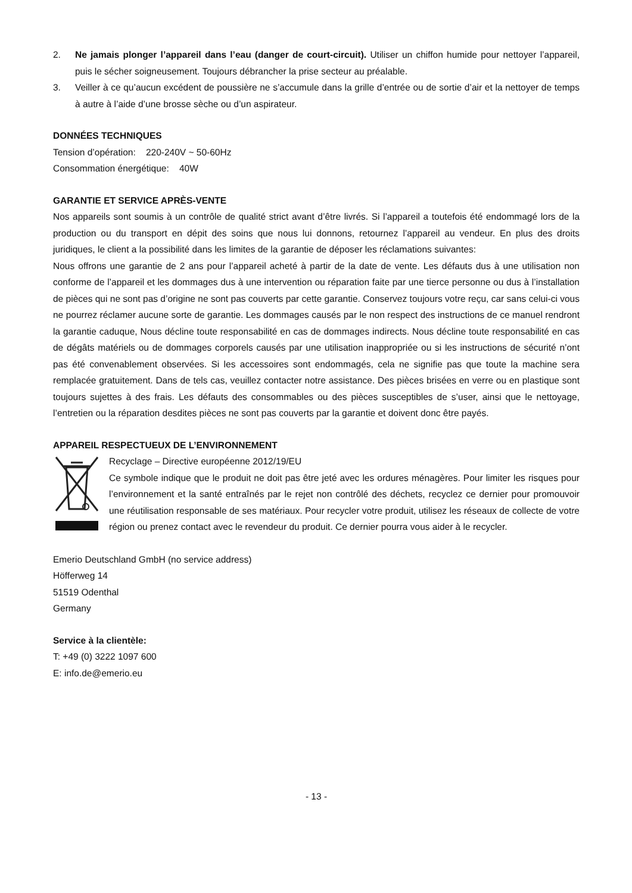2. Ne jamais plonger l’appareil dans l’eau (danger de court-circuit). Utiliser un chiffon humide pour nettoyer l’appareil, puis le sécher soigneusement. Toujours débrancher la prise secteur au préalable.
3. Veiller à ce qu’aucun excédent de poussière ne s’accumule dans la grille d’entrée ou de sortie d’air et la nettoyer de temps à autre à l’aide d’une brosse sèche ou d’un aspirateur.
DONNÉES TECHNIQUES
Tension d’opération: 220-240V ~ 50-60Hz
Consommation énergétique: 40W
GARANTIE ET SERVICE APRÈS-VENTE
Nos appareils sont soumis à un contrôle de qualité strict avant d’être livrés. Si l’appareil a toutefois été endommagé lors de la production ou du transport en dépit des soins que nous lui donnons, retournez l’appareil au vendeur. En plus des droits juridiques, le client a la possibilité dans les limites de la garantie de déposer les réclamations suivantes:
Nous offrons une garantie de 2 ans pour l’appareil acheté à partir de la date de vente. Les défauts dus à une utilisation non conforme de l’appareil et les dommages dus à une intervention ou réparation faite par une tierce personne ou dus à l’installation de pièces qui ne sont pas d’origine ne sont pas couverts par cette garantie. Conservez toujours votre reçu, car sans celui-ci vous ne pourrez réclamer aucune sorte de garantie. Les dommages causés par le non respect des instructions de ce manuel rendront la garantie caduque, Nous décline toute responsabilité en cas de dommages indirects. Nous décline toute responsabilité en cas de dégâts matériels ou de dommages corporels causés par une utilisation inappropriée ou si les instructions de sécurité n’ont pas été convenablement observées. Si les accessoires sont endommagés, cela ne signifie pas que toute la machine sera remplacée gratuitement. Dans de tels cas, veuillez contacter notre assistance. Des pièces brisées en verre ou en plastique sont toujours sujettes à des frais. Les défauts des consommables ou des pièces susceptibles de s’user, ainsi que le nettoyage, l’entretien ou la réparation desdites pièces ne sont pas couverts par la garantie et doivent donc être payés.
APPAREIL RESPECTUEUX DE L’ENVIRONNEMENT
Recyclage – Directive européenne 2012/19/EU
Ce symbole indique que le produit ne doit pas être jeté avec les ordures ménagères. Pour limiter les risques pour l’environnement et la santé entraînés par le rejet non contrôlé des déchets, recyclez ce dernier pour promouvoir une réutilisation responsable de ses matériaux. Pour recycler votre produit, utilisez les réseaux de collecte de votre région ou prenez contact avec le revendeur du produit. Ce dernier pourra vous aider à le recycler.
Emerio Deutschland GmbH (no service address)
Höfferweg 14
51519 Odenthal
Germany
Service à la clientèle:
T: +49 (0) 3222 1097 600
E: info.de@emerio.eu
- 13 -